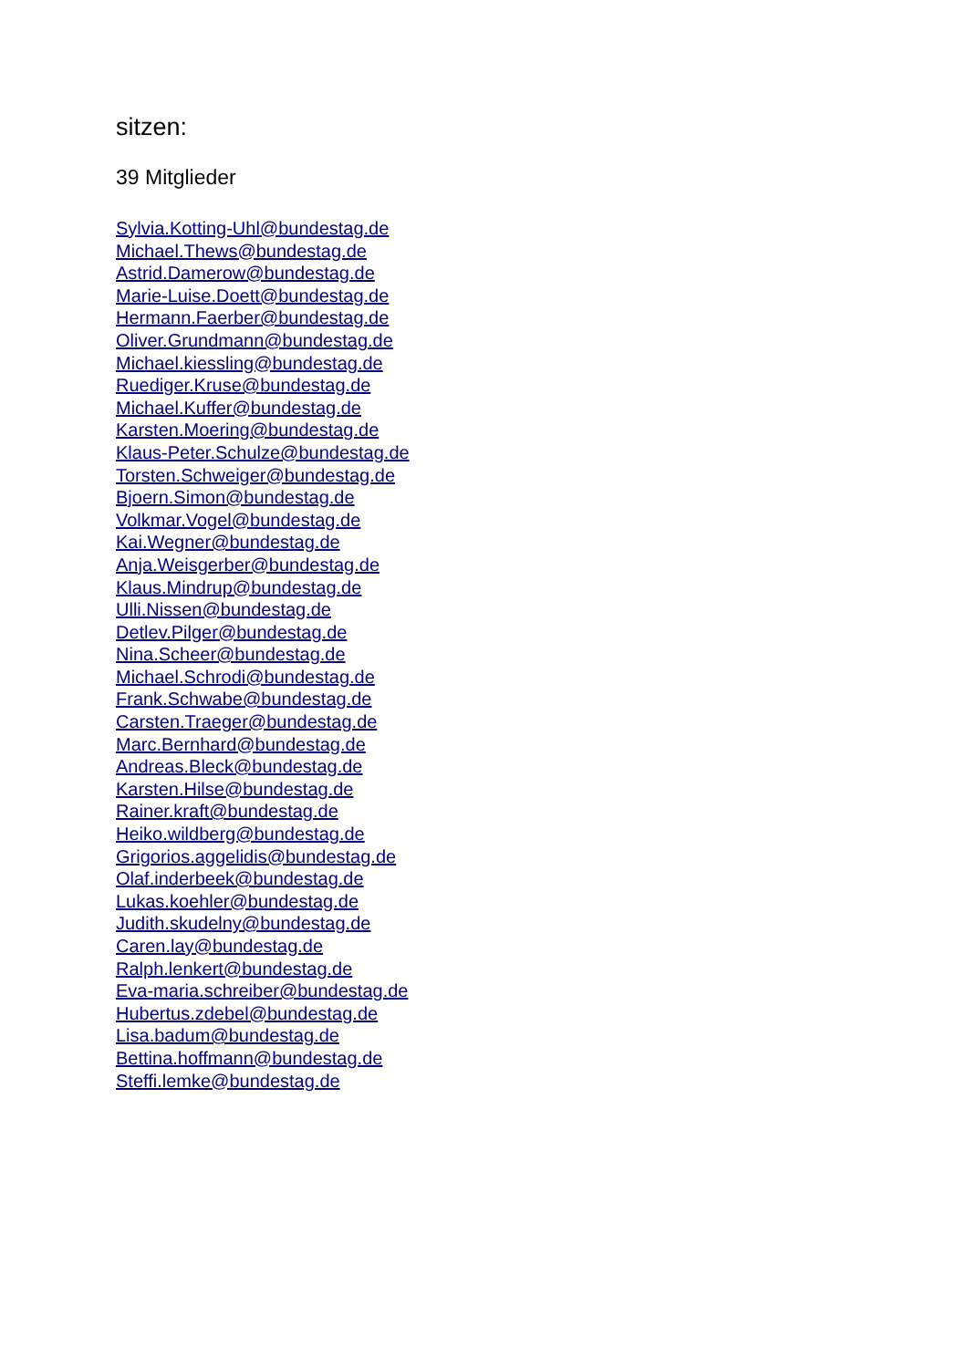sitzen:
39 Mitglieder
Sylvia.Kotting-Uhl@bundestag.de
Michael.Thews@bundestag.de
Astrid.Damerow@bundestag.de
Marie-Luise.Doett@bundestag.de
Hermann.Faerber@bundestag.de
Oliver.Grundmann@bundestag.de
Michael.kiessling@bundestag.de
Ruediger.Kruse@bundestag.de
Michael.Kuffer@bundestag.de
Karsten.Moering@bundestag.de
Klaus-Peter.Schulze@bundestag.de
Torsten.Schweiger@bundestag.de
Bjoern.Simon@bundestag.de
Volkmar.Vogel@bundestag.de
Kai.Wegner@bundestag.de
Anja.Weisgerber@bundestag.de
Klaus.Mindrup@bundestag.de
Ulli.Nissen@bundestag.de
Detlev.Pilger@bundestag.de
Nina.Scheer@bundestag.de
Michael.Schrodi@bundestag.de
Frank.Schwabe@bundestag.de
Carsten.Traeger@bundestag.de
Marc.Bernhard@bundestag.de
Andreas.Bleck@bundestag.de
Karsten.Hilse@bundestag.de
Rainer.kraft@bundestag.de
Heiko.wildberg@bundestag.de
Grigorios.aggelidis@bundestag.de
Olaf.inderbeek@bundestag.de
Lukas.koehler@bundestag.de
Judith.skudelny@bundestag.de
Caren.lay@bundestag.de
Ralph.lenkert@bundestag.de
Eva-maria.schreiber@bundestag.de
Hubertus.zdebel@bundestag.de
Lisa.badum@bundestag.de
Bettina.hoffmann@bundestag.de
Steffi.lemke@bundestag.de